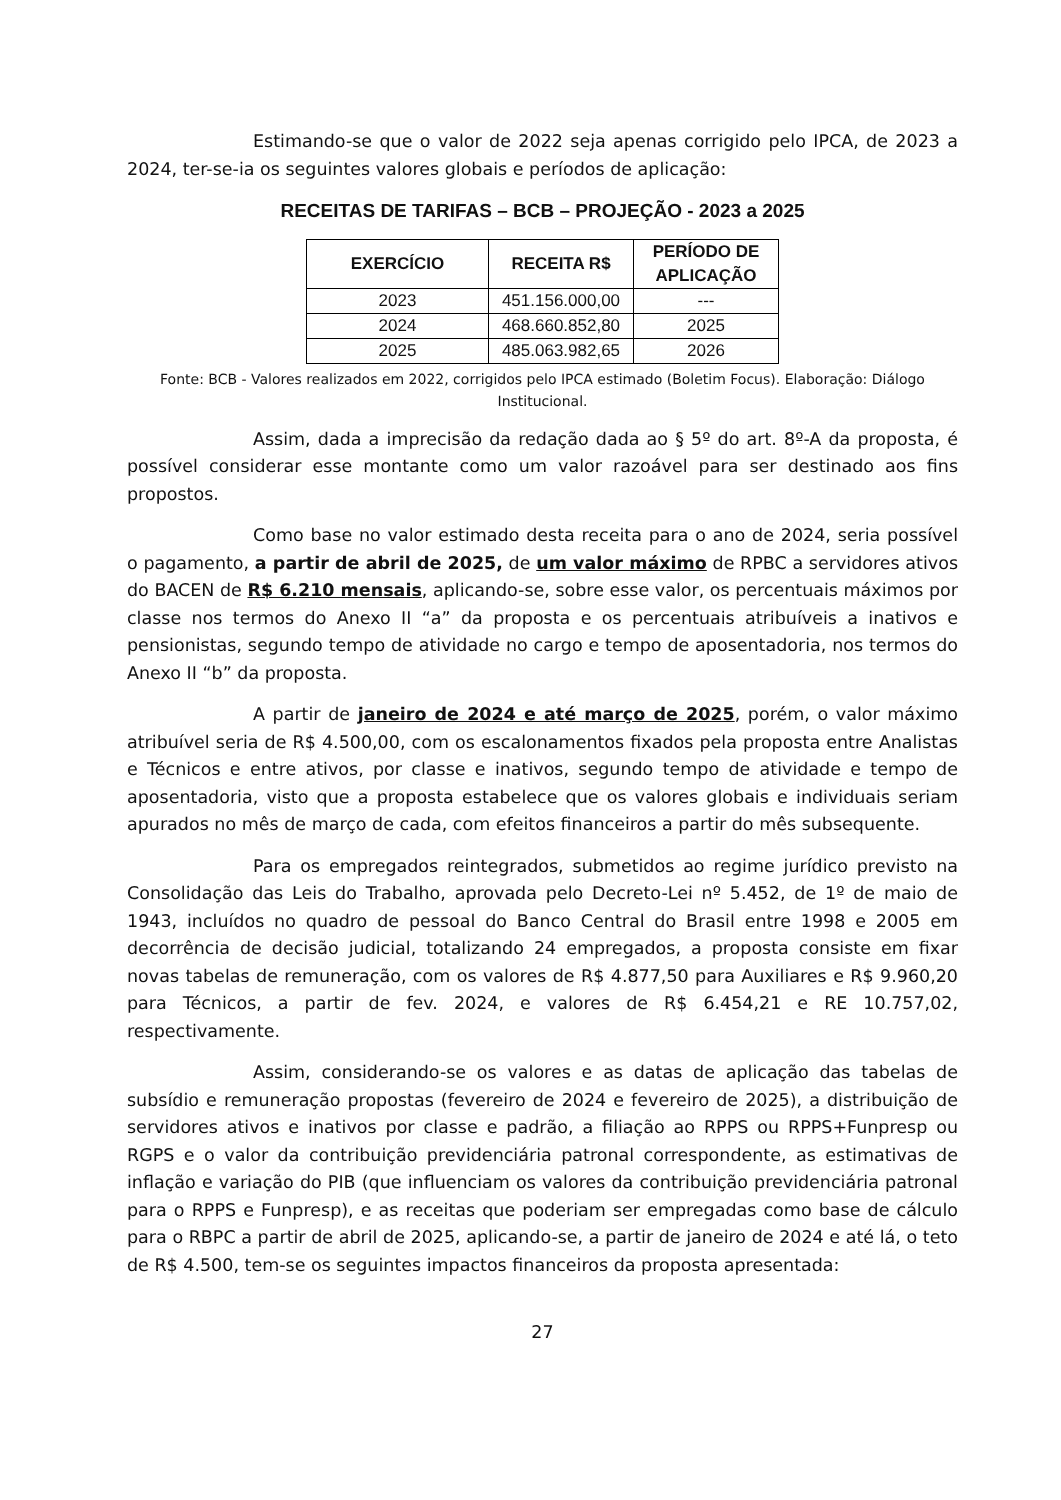Estimando-se que o valor de 2022 seja apenas corrigido pelo IPCA, de 2023 a 2024, ter-se-ia os seguintes valores globais e períodos de aplicação:
RECEITAS DE TARIFAS – BCB – PROJEÇÃO - 2023 a 2025
| EXERCÍCIO | RECEITA R$ | PERÍODO DE APLICAÇÃO |
| --- | --- | --- |
| 2023 | 451.156.000,00 | --- |
| 2024 | 468.660.852,80 | 2025 |
| 2025 | 485.063.982,65 | 2026 |
Fonte: BCB - Valores realizados em 2022, corrigidos pelo IPCA estimado (Boletim Focus). Elaboração: Diálogo Institucional.
Assim, dada a imprecisão da redação dada ao § 5º do art. 8º-A da proposta, é possível considerar esse montante como um valor razoável para ser destinado aos fins propostos.
Como base no valor estimado desta receita para o ano de 2024, seria possível o pagamento, a partir de abril de 2025, de um valor máximo de RPBC a servidores ativos do BACEN de R$ 6.210 mensais, aplicando-se, sobre esse valor, os percentuais máximos por classe nos termos do Anexo II “a” da proposta e os percentuais atribuíveis a inativos e pensionistas, segundo tempo de atividade no cargo e tempo de aposentadoria, nos termos do Anexo II “b” da proposta.
A partir de janeiro de 2024 e até março de 2025, porém, o valor máximo atribuível seria de R$ 4.500,00, com os escalonamentos fixados pela proposta entre Analistas e Técnicos e entre ativos, por classe e inativos, segundo tempo de atividade e tempo de aposentadoria, visto que a proposta estabelece que os valores globais e individuais seriam apurados no mês de março de cada, com efeitos financeiros a partir do mês subsequente.
Para os empregados reintegrados, submetidos ao regime jurídico previsto na Consolidação das Leis do Trabalho, aprovada pelo Decreto-Lei nº 5.452, de 1º de maio de 1943, incluídos no quadro de pessoal do Banco Central do Brasil entre 1998 e 2005 em decorrência de decisão judicial, totalizando 24 empregados, a proposta consiste em fixar novas tabelas de remuneração, com os valores de R$ 4.877,50 para Auxiliares e R$ 9.960,20 para Técnicos, a partir de fev. 2024, e valores de R$ 6.454,21 e RE 10.757,02, respectivamente.
Assim, considerando-se os valores e as datas de aplicação das tabelas de subsídio e remuneração propostas (fevereiro de 2024 e fevereiro de 2025), a distribuição de servidores ativos e inativos por classe e padrão, a filiação ao RPPS ou RPPS+Funpresp ou RGPS e o valor da contribuição previdenciária patronal correspondente, as estimativas de inflação e variação do PIB (que influenciam os valores da contribuição previdenciária patronal para o RPPS e Funpresp), e as receitas que poderiam ser empregadas como base de cálculo para o RBPC a partir de abril de 2025, aplicando-se, a partir de janeiro de 2024 e até lá, o teto de R$ 4.500, tem-se os seguintes impactos financeiros da proposta apresentada:
27